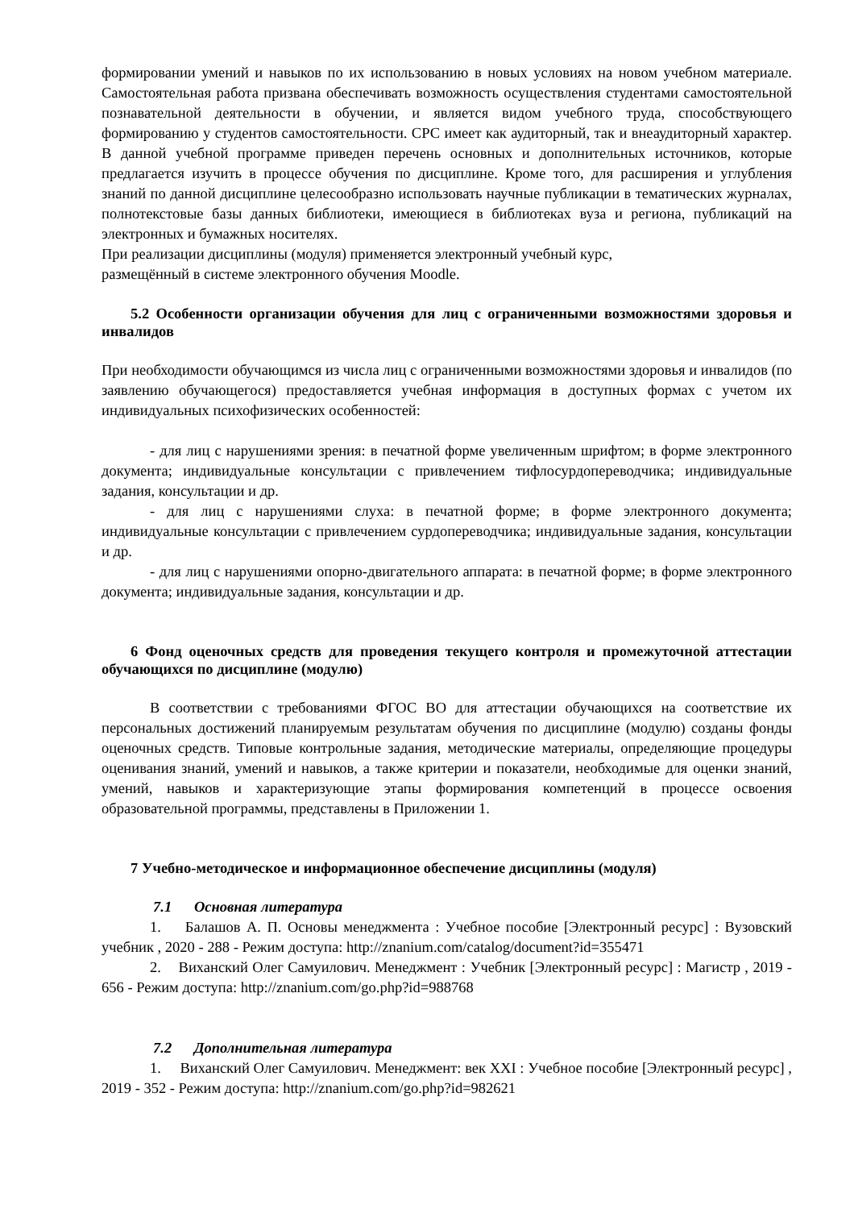формировании умений и навыков по их использованию в новых условиях на новом учебном материале. Самостоятельная работа призвана обеспечивать возможность осуществления студентами самостоятельной познавательной деятельности в обучении, и является видом учебного труда, способствующего формированию у студентов самостоятельности. СРС имеет как аудиторный, так и внеаудиторный характер. В данной учебной программе приведен перечень основных и дополнительных источников, которые предлагается изучить в процессе обучения по дисциплине. Кроме того, для расширения и углубления знаний по данной дисциплине целесообразно использовать научные публикации в тематических журналах, полнотекстовые базы данных библиотеки, имеющиеся в библиотеках вуза и региона, публикаций на электронных и бумажных носителях.
При реализации дисциплины (модуля) применяется электронный учебный курс,
размещённый в системе электронного обучения Moodle.
5.2 Особенности организации обучения для лиц с ограниченными возможностями здоровья и инвалидов
При необходимости обучающимся из числа лиц с ограниченными возможностями здоровья и инвалидов (по заявлению обучающегося) предоставляется учебная информация в доступных формах с учетом их индивидуальных психофизических особенностей:
- для лиц с нарушениями зрения: в печатной форме увеличенным шрифтом; в форме электронного документа; индивидуальные консультации с привлечением тифлосурдопереводчика; индивидуальные задания, консультации и др.
- для лиц с нарушениями слуха: в печатной форме; в форме электронного документа; индивидуальные консультации с привлечением сурдопереводчика; индивидуальные задания, консультации и др.
- для лиц с нарушениями опорно-двигательного аппарата: в печатной форме; в форме электронного документа; индивидуальные задания, консультации и др.
6 Фонд оценочных средств для проведения текущего контроля и промежуточной аттестации обучающихся по дисциплине (модулю)
В соответствии с требованиями ФГОС ВО для аттестации обучающихся на соответствие их персональных достижений планируемым результатам обучения по дисциплине (модулю) созданы фонды оценочных средств. Типовые контрольные задания, методические материалы, определяющие процедуры оценивания знаний, умений и навыков, а также критерии и показатели, необходимые для оценки знаний, умений, навыков и характеризующие этапы формирования компетенций в процессе освоения образовательной программы, представлены в Приложении 1.
7 Учебно-методическое и информационное обеспечение дисциплины (модуля)
7.1 Основная литература
1. Балашов А. П. Основы менеджмента : Учебное пособие [Электронный ресурс] : Вузовский учебник , 2020 - 288 - Режим доступа: http://znanium.com/catalog/document?id=355471
2. Виханский Олег Самуилович. Менеджмент : Учебник [Электронный ресурс] : Магистр , 2019 - 656 - Режим доступа: http://znanium.com/go.php?id=988768
7.2 Дополнительная литература
1. Виханский Олег Самуилович. Менеджмент: век XXI : Учебное пособие [Электронный ресурс] , 2019 - 352 - Режим доступа: http://znanium.com/go.php?id=982621